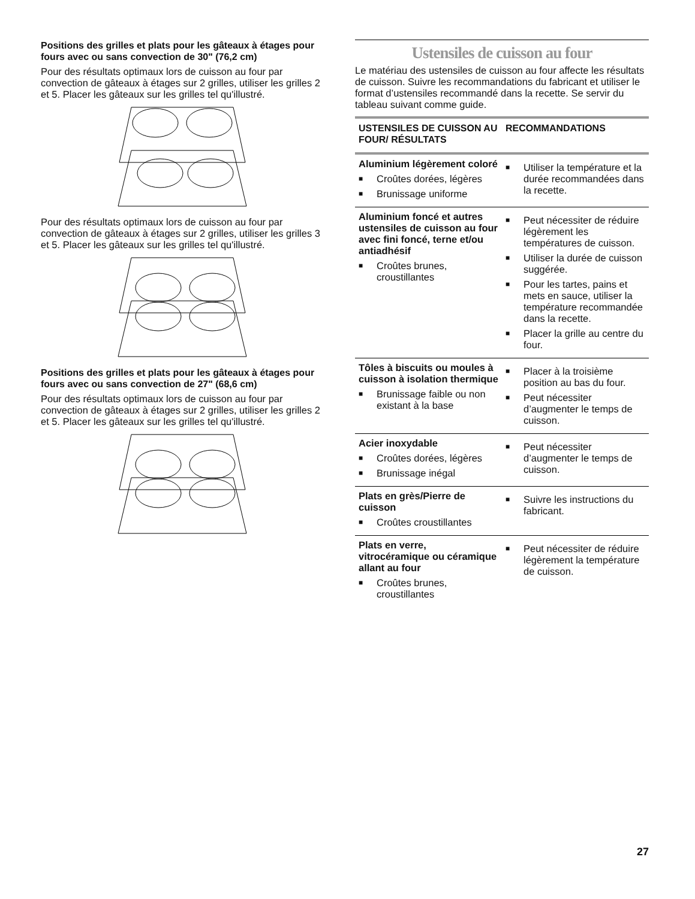Positions des grilles et plats pour les gâteaux à étages pour fours avec ou sans convection de 30" (76,2 cm)
Pour des résultats optimaux lors de cuisson au four par convection de gâteaux à étages sur 2 grilles, utiliser les grilles 2 et 5. Placer les gâteaux sur les grilles tel qu'illustré.
Pour des résultats optimaux lors de cuisson au four par convection de gâteaux à étages sur 2 grilles, utiliser les grilles 3 et 5. Placer les gâteaux sur les grilles tel qu'illustré.
Positions des grilles et plats pour les gâteaux à étages pour fours avec ou sans convection de 27" (68,6 cm)
Pour des résultats optimaux lors de cuisson au four par convection de gâteaux à étages sur 2 grilles, utiliser les grilles 2 et 5. Placer les gâteaux sur les grilles tel qu'illustré.
Ustensiles de cuisson au four
Le matériau des ustensiles de cuisson au four affecte les résultats de cuisson. Suivre les recommandations du fabricant et utiliser le format d’ustensiles recommandé dans la recette. Se servir du tableau suivant comme guide.
| USTENSILES DE CUISSON AU FOUR/ RÉSULTATS | RECOMMANDATIONS |
| --- | --- |
| Aluminium légèrement coloré ■ Croûtes dorées, légères ■ Brunissage uniforme | ■ Utiliser la température et la durée recommandées dans la recette. |
| Aluminium foncé et autres ustensiles de cuisson au four avec fini foncé, terne et/ou antiadhésif ■ Croûtes brunes, croustillantes | ■ Peut nécessiter de réduire légèrement les températures de cuisson. ■ Utiliser la durée de cuisson suggérée. ■ Pour les tartes, pains et mets en sauce, utiliser la température recommandée dans la recette. ■ Placer la grille au centre du four. |
| Tôles à biscuits ou moules à cuisson à isolation thermique ■ Brunissage faible ou non existant à la base | ■ Placer à la troisième position au bas du four. ■ Peut nécessiter d’augmenter le temps de cuisson. |
| Acier inoxydable ■ Croûtes dorées, légères ■ Brunissage inégal | ■ Peut nécessiter d’augmenter le temps de cuisson. |
| Plats en grès/Pierre de cuisson ■ Croûtes croustillantes | ■ Suivre les instructions du fabricant. |
| Plats en verre, vitrocéramique ou céramique allant au four ■ Croûtes brunes, croustillantes | ■ Peut nécessiter de réduire légèrement la température de cuisson. |
27